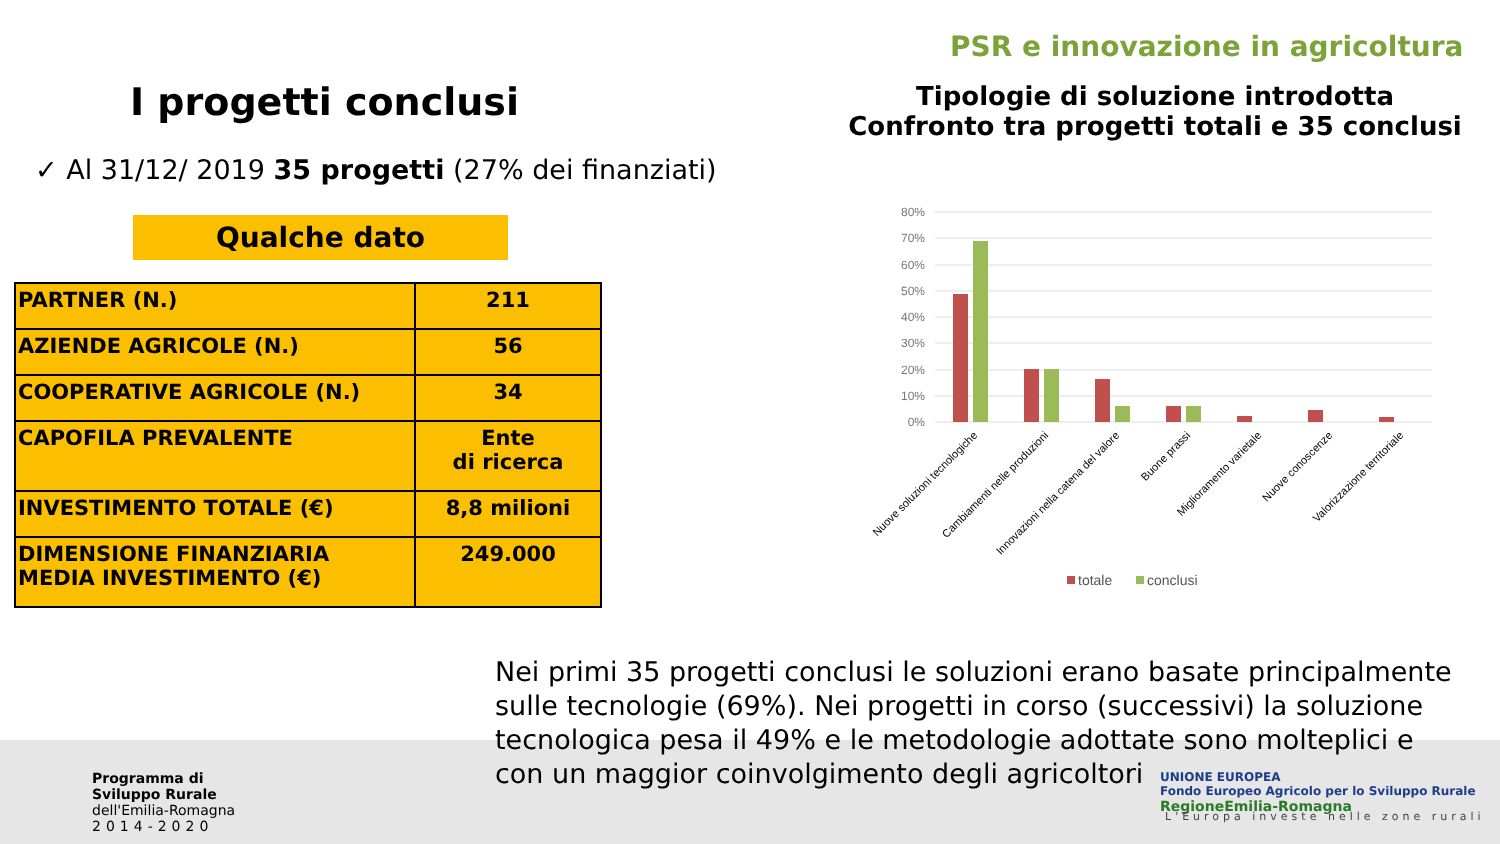I progetti conclusi
✓ Al 31/12/ 2019 35 progetti (27% dei finanziati)
Qualche dato
| PARTNER (N.) | 211 |
| AZIENDE AGRICOLE (N.) | 56 |
| COOPERATIVE AGRICOLE (N.) | 34 |
| CAPOFILA PREVALENTE | Ente di ricerca |
| INVESTIMENTO TOTALE (€) | 8,8 milioni |
| DIMENSIONE FINANZIARIA MEDIA INVESTIMENTO (€) | 249.000 |
PSR e innovazione in agricoltura
Tipologie di soluzione introdotta
Confronto tra progetti totali e 35 conclusi
80%
70%
60%
50%
40%
30%
20%
10%
0%
Nuove soluzioni tecnologiche
Cambiamenti nelle produzioni
Innovazioni nella catena del valore
Buone prassi
Miglioramento varietale
Nuove conoscenze
Valorizzazione territoriale
totale
conclusi
Nei primi 35 progetti conclusi le soluzioni erano basate principalmente sulle tecnologie (69%). Nei progetti in corso (successivi) la soluzione tecnologica pesa il 49% e le metodologie adottate sono molteplici e con un maggior coinvolgimento degli agricoltori
Programma di
Sviluppo Rurale
dell'Emilia-Romagna
2014-2020
UNIONE EUROPEA
Fondo Europeo Agricolo per lo Sviluppo Rurale RegioneEmilia-Romagna
L'Europa investe nelle zone rurali